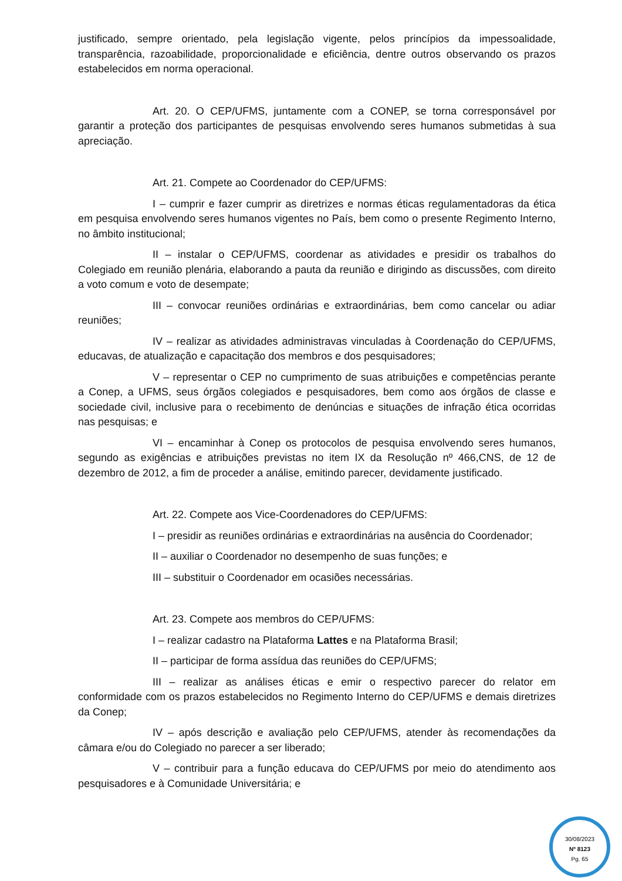justificado, sempre orientado, pela legislação vigente, pelos princípios da impessoalidade, transparência, razoabilidade, proporcionalidade e eficiência, dentre outros observando os prazos estabelecidos em norma operacional.
Art. 20. O CEP/UFMS, juntamente com a CONEP, se torna corresponsável por garantir a proteção dos participantes de pesquisas envolvendo seres humanos submetidas à sua apreciação.
Art. 21. Compete ao Coordenador do CEP/UFMS:
I – cumprir e fazer cumprir as diretrizes e normas éticas regulamentadoras da ética em pesquisa envolvendo seres humanos vigentes no País, bem como o presente Regimento Interno, no âmbito institucional;
II – instalar o CEP/UFMS, coordenar as atividades e presidir os trabalhos do Colegiado em reunião plenária, elaborando a pauta da reunião e dirigindo as discussões, com direito a voto comum e voto de desempate;
III – convocar reuniões ordinárias e extraordinárias, bem como cancelar ou adiar reuniões;
IV – realizar as atividades administravas vinculadas à Coordenação do CEP/UFMS, educavas, de atualização e capacitação dos membros e dos pesquisadores;
V – representar o CEP no cumprimento de suas atribuições e competências perante a Conep, a UFMS, seus órgãos colegiados e pesquisadores, bem como aos órgãos de classe e sociedade civil, inclusive para o recebimento de denúncias e situações de infração ética ocorridas nas pesquisas; e
VI – encaminhar à Conep os protocolos de pesquisa envolvendo seres humanos, segundo as exigências e atribuições previstas no item IX da Resolução nº 466,CNS, de 12 de dezembro de 2012, a fim de proceder a análise, emitindo parecer, devidamente justificado.
Art. 22. Compete aos Vice-Coordenadores do CEP/UFMS:
I – presidir as reuniões ordinárias e extraordinárias na ausência do Coordenador;
II – auxiliar o Coordenador no desempenho de suas funções; e
III – substituir o Coordenador em ocasiões necessárias.
Art. 23. Compete aos membros do CEP/UFMS:
I – realizar cadastro na Plataforma Lattes e na Plataforma Brasil;
II – participar de forma assídua das reuniões do CEP/UFMS;
III – realizar as análises éticas e emir o respectivo parecer do relator em conformidade com os prazos estabelecidos no Regimento Interno do CEP/UFMS e demais diretrizes da Conep;
IV – após descrição e avaliação pelo CEP/UFMS, atender às recomendações da câmara e/ou do Colegiado no parecer a ser liberado;
V – contribuir para a função educava do CEP/UFMS por meio do atendimento aos pesquisadores e à Comunidade Universitária; e
30/08/2023
Nº 8123
Pg. 65